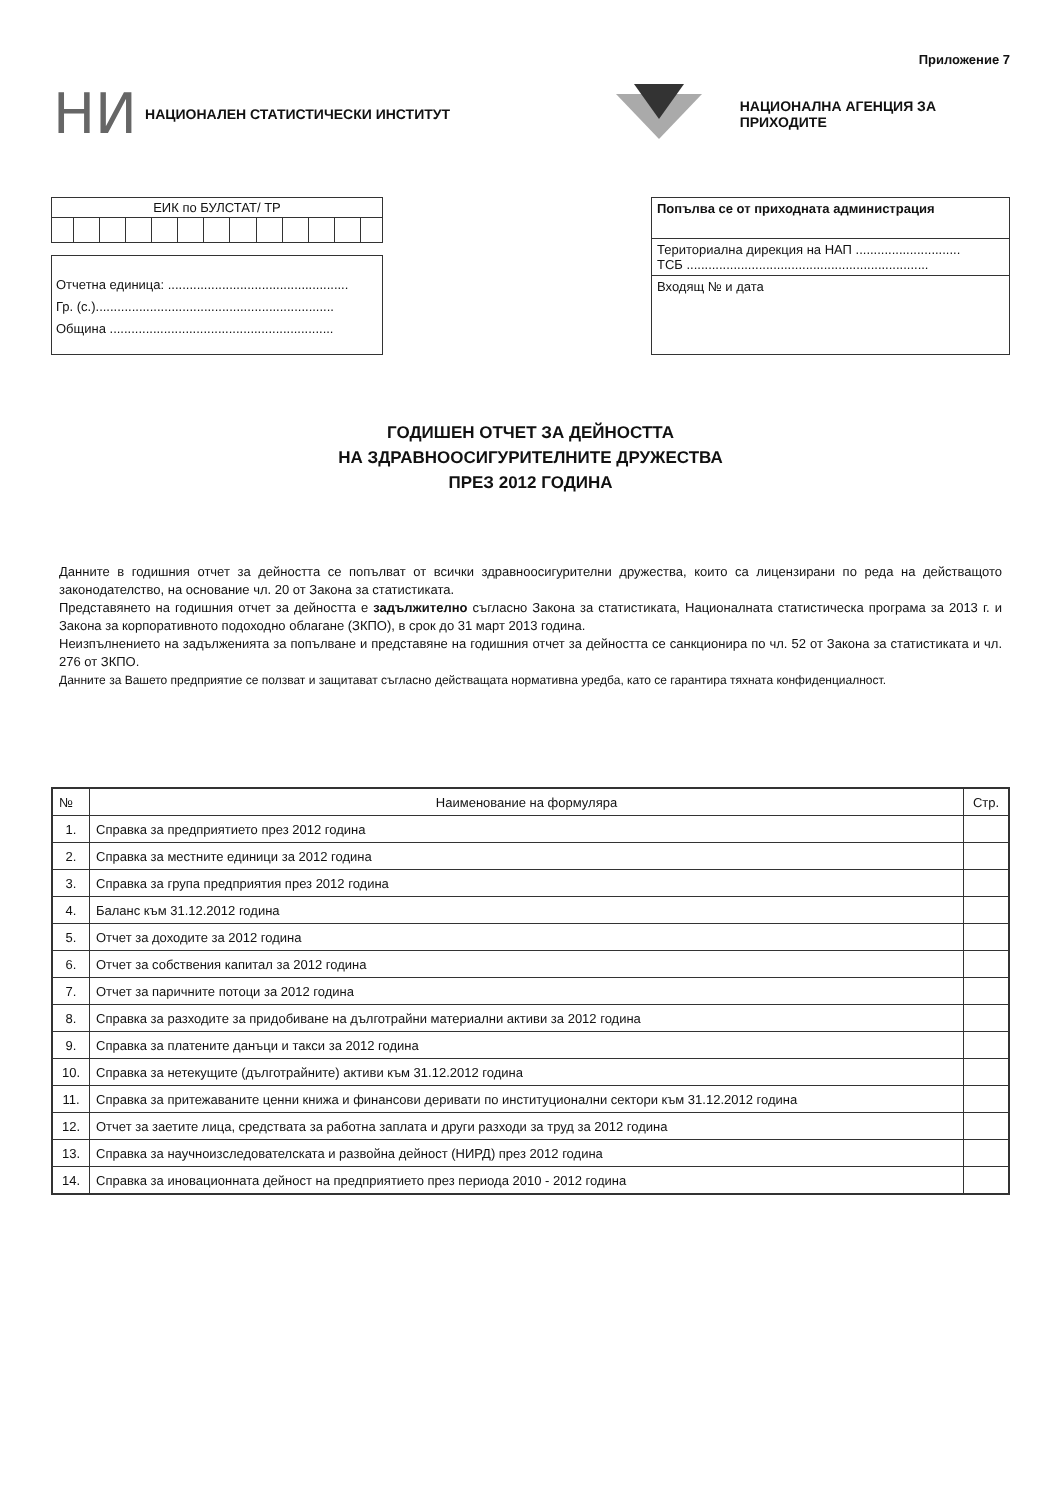Приложение 7
НИ
НАЦИОНАЛЕН СТАТИСТИЧЕСКИ ИНСТИТУТ НАЦИОНАЛНА АГЕНЦИЯ ЗА ПРИХОДИТЕ
ЕИК по БУЛСТАТ/ ТР
Отчетна единица: ..................................................
Гр. (с.)..................................................................
Община ..............................................................
Попълва се от приходната администрация
Териториална дирекция на НАП .............................
ТСБ ...................................................................
Входящ № и дата
ГОДИШЕН ОТЧЕТ ЗА ДЕЙНОСТТА
НА ЗДРАВНООСИГУРИТЕЛНИТЕ ДРУЖЕСТВА
ПРЕЗ 2012 ГОДИНА
Данните в годишния отчет за дейността се попълват от всички здравноосигурителни дружества, които са лицензирани по реда на действащото законодателство, на основание чл. 20 от Закона за статистиката.
Представянето на годишния отчет за дейността е задължително съгласно Закона за статистиката, Националната статистическа програма за 2013 г. и Закона за корпоративното подоходно облагане (ЗКПО), в срок до 31 март 2013 година.
Неизпълнението на задълженията за попълване и представяне на годишния отчет за дейността се санкционира по чл. 52 от Закона за статистиката и чл. 276 от ЗКПО.
Данните за Вашето предприятие се ползват и защитават съгласно действащата нормативна уредба, като се гарантира тяхната конфиденциалност.
| № | Наименование на формуляра | Стр. |
| --- | --- | --- |
| 1. | Справка за предприятието през 2012 година | |
| 2. | Справка за местните единици за 2012 година | |
| 3. | Справка за група предприятия през 2012 година | |
| 4. | Баланс към 31.12.2012 година | |
| 5. | Отчет за доходите за 2012 година | |
| 6. | Отчет за собствения капитал за 2012 година | |
| 7. | Отчет за паричните потоци за 2012 година | |
| 8. | Справка за разходите за придобиване на дълготрайни материални активи за 2012 година | |
| 9. | Справка за платените данъци и такси за 2012 година | |
| 10. | Справка за нетекущите (дълготрайните) активи към 31.12.2012 година | |
| 11. | Справка за притежаваните ценни книжа и финансови деривати по институционални сектори към 31.12.2012 година | |
| 12. | Отчет за заетите лица, средствата за работна заплата и други разходи за труд за 2012 година | |
| 13. | Справка за научноизследователската и развойна дейност (НИРД) през 2012 година | |
| 14. | Справка за иновационната дейност на предприятието през периода 2010 - 2012 година | |